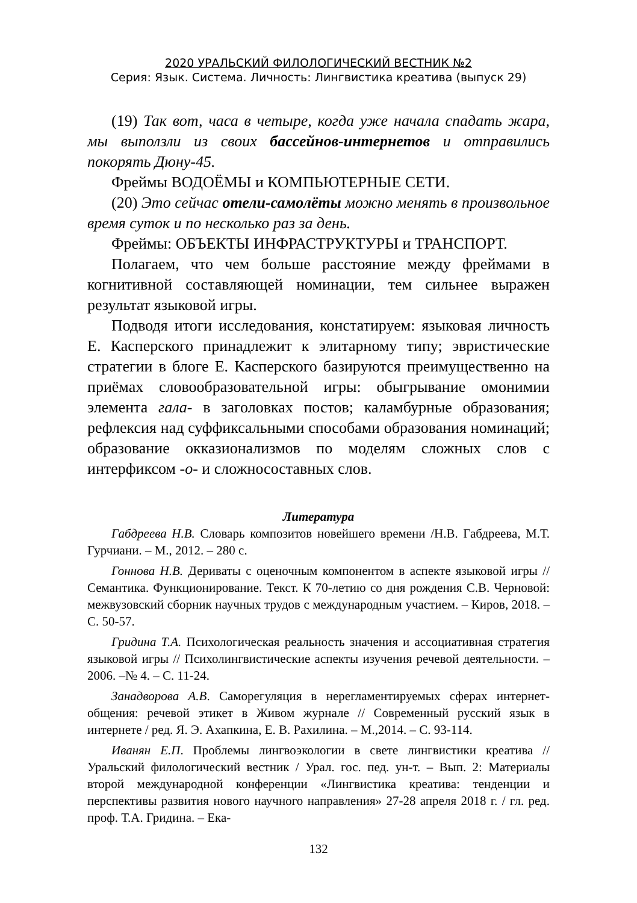2020 УРАЛЬСКИЙ ФИЛОЛОГИЧЕСКИЙ ВЕСТНИК №2
Серия: Язык. Система. Личность: Лингвистика креатива (выпуск 29)
(19) Так вот, часа в четыре, когда уже начала спадать жара, мы выползли из своих бассейнов-интернетов и отправились покорять Дюну-45.
Фреймы ВОДОЁМЫ и КОМПЬЮТЕРНЫЕ СЕТИ.
(20) Это сейчас отели-самолёты можно менять в произвольное время суток и по несколько раз за день.
Фреймы: ОБЪЕКТЫ ИНФРАСТРУКТУРЫ и ТРАНСПОРТ.
Полагаем, что чем больше расстояние между фреймами в когнитивной составляющей номинации, тем сильнее выражен результат языковой игры.
Подводя итоги исследования, констатируем: языковая личность Е. Касперского принадлежит к элитарному типу; эвристические стратегии в блоге Е. Касперского базируются преимущественно на приёмах словообразовательной игры: обыгрывание омонимии элемента гала- в заголовках постов; каламбурные образования; рефлексия над суффиксальными способами образования номинаций; образование окказионализмов по моделям сложных слов с интерфиксом -о- и сложносоставных слов.
Литература
Габдреева Н.В. Словарь композитов новейшего времени /Н.В. Габдреева, М.Т. Гурчиани. – М., 2012. – 280 с.
Гоннова Н.В. Дериваты с оценочным компонентом в аспекте языковой игры // Семантика. Функционирование. Текст. К 70-летию со дня рождения С.В. Черновой: межвузовский сборник научных трудов с международным участием. – Киров, 2018. – С. 50-57.
Гридина Т.А. Психологическая реальность значения и ассоциативная стратегия языковой игры // Психолингвистические аспекты изучения речевой деятельности. – 2006. –№ 4. – С. 11-24.
Занадворова А.В. Саморегуляция в нерегламентируемых сферах интернет-общения: речевой этикет в Живом журнале // Современный русский язык в интернете / ред. Я. Э. Ахапкина, Е. В. Рахилина. – М.,2014. – С. 93-114.
Иванян Е.П. Проблемы лингвоэкологии в свете лингвистики креатива // Уральский филологический вестник / Урал. гос. пед. ун-т. – Вып. 2: Материалы второй международной конференции «Лингвистика креатива: тенденции и перспективы развития нового научного направления» 27-28 апреля 2018 г. / гл. ред. проф. Т.А. Гридина. – Ека-
132